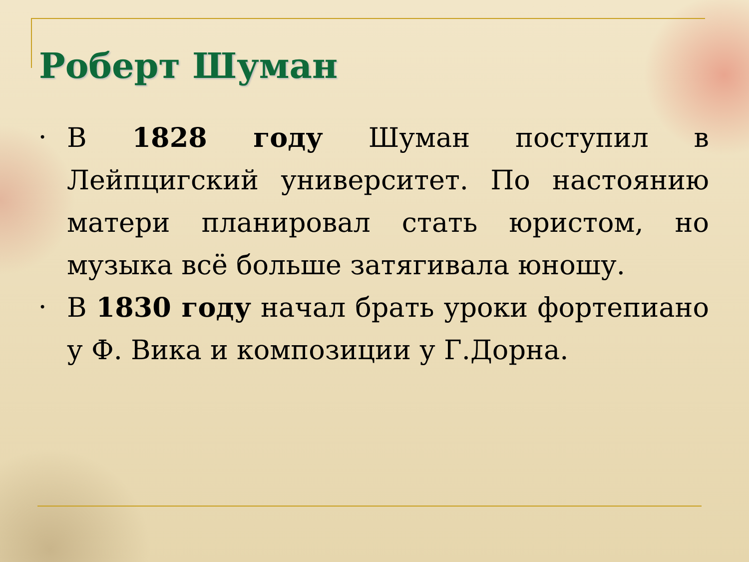Роберт Шуман
• В 1828 году Шуман поступил в Лейпцигский университет. По настоянию матери планировал стать юристом, но музыка всё больше затягивала юношу.
• В 1830 году начал брать уроки фортепиано у Ф. Вика и композиции у Г.Дорна.